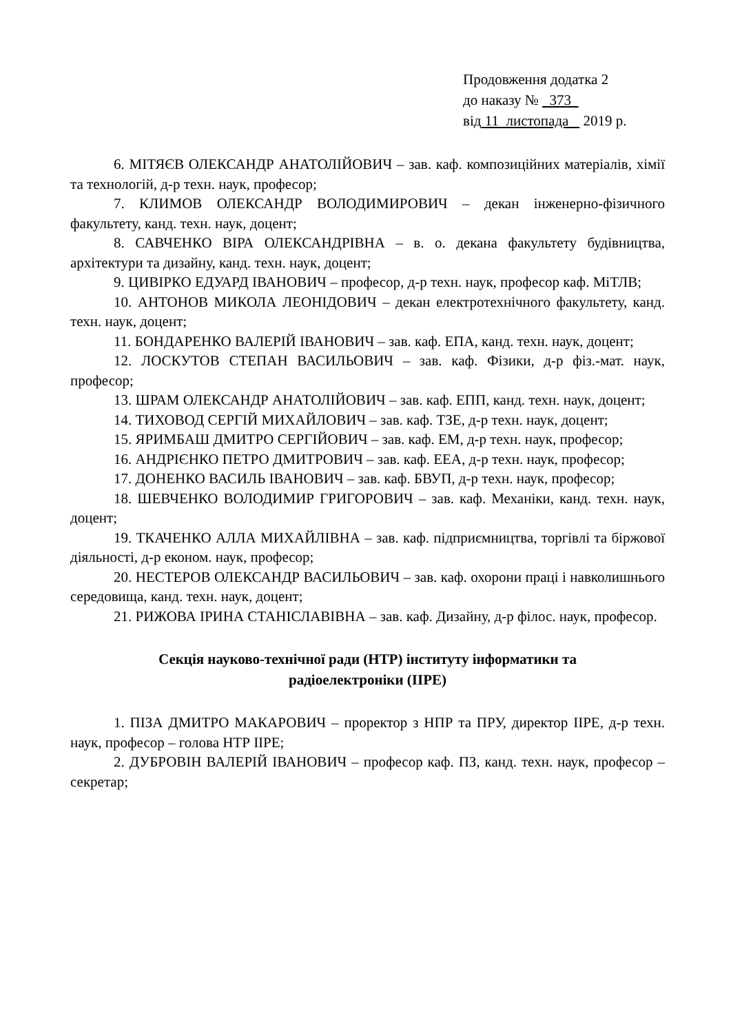Продовження додатка 2
до наказу № 373
від 11 листопада 2019 р.
6. МІТЯЄВ ОЛЕКСАНДР АНАТОЛІЙОВИЧ – зав. каф. композиційних матеріалів, хімії та технологій, д-р техн. наук, професор;
7. КЛИМОВ ОЛЕКСАНДР ВОЛОДИМИРОВИЧ – декан інженерно-фізичного факультету, канд. техн. наук, доцент;
8. САВЧЕНКО ВІРА ОЛЕКСАНДРІВНА – в. о. декана факультету будівництва, архітектури та дизайну, канд. техн. наук, доцент;
9. ЦИВІРКО ЕДУАРД ІВАНОВИЧ – професор, д-р техн. наук, професор каф. МіТЛВ;
10. АНТОНОВ МИКОЛА ЛЕОНІДОВИЧ – декан електротехнічного факультету, канд. техн. наук, доцент;
11. БОНДАРЕНКО ВАЛЕРІЙ ІВАНОВИЧ – зав. каф. ЕПА, канд. техн. наук, доцент;
12. ЛОСКУТОВ СТЕПАН ВАСИЛЬОВИЧ – зав. каф. Фізики, д-р фіз.-мат. наук, професор;
13. ШРАМ ОЛЕКСАНДР АНАТОЛІЙОВИЧ – зав. каф. ЕПП, канд. техн. наук, доцент;
14. ТИХОВОД СЕРГІЙ МИХАЙЛОВИЧ – зав. каф. ТЗЕ, д-р техн. наук, доцент;
15. ЯРИМБАШ ДМИТРО СЕРГІЙОВИЧ – зав. каф. ЕМ, д-р техн. наук, професор;
16. АНДРІЄНКО ПЕТРО ДМИТРОВИЧ – зав. каф. ЕЕА, д-р техн. наук, професор;
17. ДОНЕНКО ВАСИЛЬ ІВАНОВИЧ – зав. каф. БВУП, д-р техн. наук, професор;
18. ШЕВЧЕНКО ВОЛОДИМИР ГРИГОРОВИЧ – зав. каф. Механіки, канд. техн. наук, доцент;
19. ТКАЧЕНКО АЛЛА МИХАЙЛІВНА – зав. каф. підприємництва, торгівлі та біржової діяльності, д-р економ. наук, професор;
20. НЕСТЕРОВ ОЛЕКСАНДР ВАСИЛЬОВИЧ – зав. каф. охорони праці і навколишнього середовища, канд. техн. наук, доцент;
21. РИЖОВА ІРИНА СТАНІСЛАВІВНА – зав. каф. Дизайну, д-р філос. наук, професор.
Секція науково-технічної ради (НТР) інституту інформатики та
радіоелектроніки (ІІРЕ)
1. ПІЗА ДМИТРО МАКАРОВИЧ – проректор з НПР та ПРУ, директор ІІРЕ, д-р техн. наук, професор – голова НТР ІІРЕ;
2. ДУБРОВІН ВАЛЕРІЙ ІВАНОВИЧ – професор каф. ПЗ, канд. техн. наук, професор – секретар;